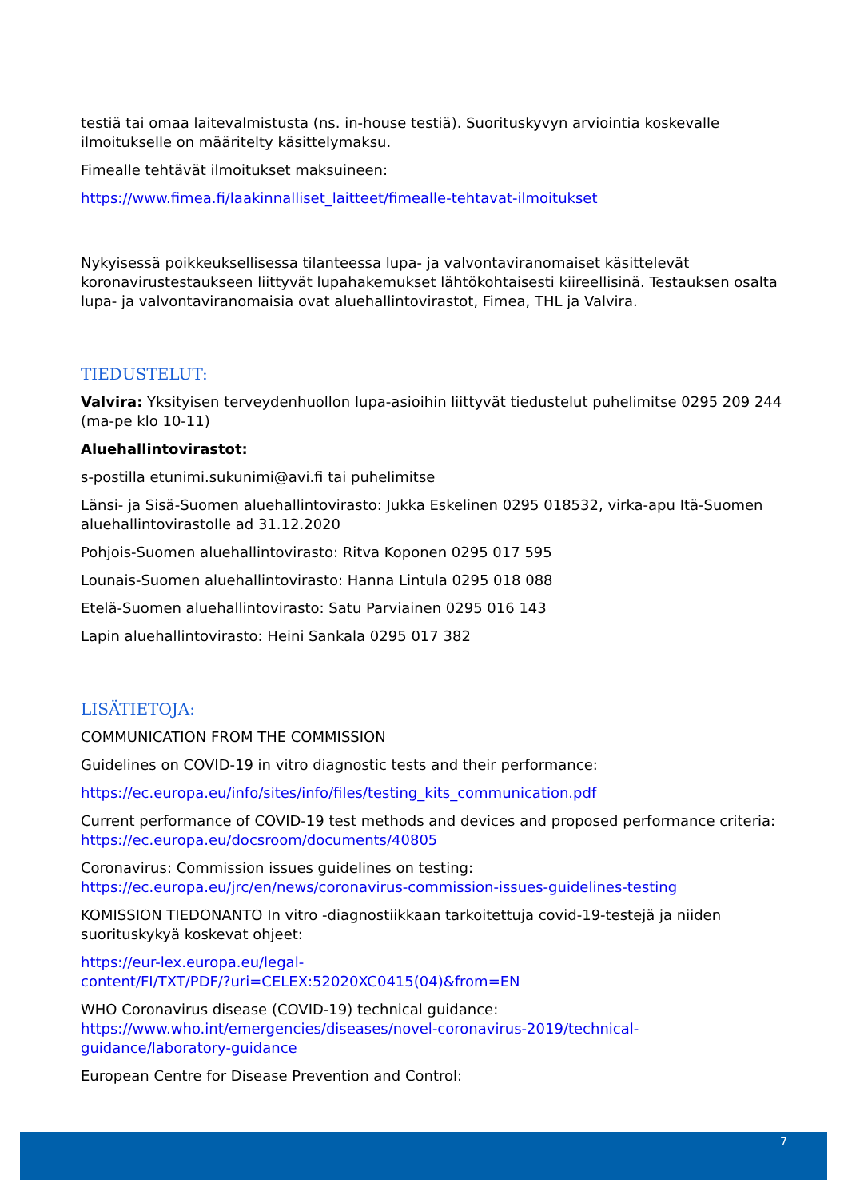testiä tai omaa laitevalmistusta (ns. in-house testiä). Suorituskyvyn arviointia koskevalle ilmoitukselle on määritelty käsittelymaksu.
Fimealle tehtävät ilmoitukset maksuineen:
https://www.fimea.fi/laakinnalliset_laitteet/fimealle-tehtavat-ilmoitukset
Nykyisessä poikkeuksellisessa tilanteessa lupa- ja valvontaviranomaiset käsittelevät koronavirustestaukseen liittyvät lupahakemukset lähtökohtaisesti kiireellisinä. Testauksen osalta lupa- ja valvontaviranomaisia ovat aluehallintovirastot, Fimea, THL ja Valvira.
TIEDUSTELUT:
Valvira: Yksityisen terveydenhuollon lupa-asioihin liittyvät tiedustelut puhelimitse 0295 209 244 (ma-pe klo 10-11)
Aluehallintovirastot:
s-postilla etunimi.sukunimi@avi.fi tai puhelimitse
Länsi- ja Sisä-Suomen aluehallintovirasto: Jukka Eskelinen 0295 018532, virka-apu Itä-Suomen aluehallintovirastolle ad 31.12.2020
Pohjois-Suomen aluehallintovirasto: Ritva Koponen 0295 017 595
Lounais-Suomen aluehallintovirasto: Hanna Lintula 0295 018 088
Etelä-Suomen aluehallintovirasto: Satu Parviainen 0295 016 143
Lapin aluehallintovirasto: Heini Sankala 0295 017 382
LISÄTIETOJA:
COMMUNICATION FROM THE COMMISSION
Guidelines on COVID-19 in vitro diagnostic tests and their performance:
https://ec.europa.eu/info/sites/info/files/testing_kits_communication.pdf
Current performance of COVID-19 test methods and devices and proposed performance criteria: https://ec.europa.eu/docsroom/documents/40805
Coronavirus: Commission issues guidelines on testing: https://ec.europa.eu/jrc/en/news/coronavirus-commission-issues-guidelines-testing
KOMISSION TIEDONANTO In vitro -diagnostiikkaan tarkoitettuja covid-19-testejä ja niiden suorituskykyä koskevat ohjeet:
https://eur-lex.europa.eu/legal-
content/FI/TXT/PDF/?uri=CELEX:52020XC0415(04)&from=EN
WHO Coronavirus disease (COVID-19) technical guidance: https://www.who.int/emergencies/diseases/novel-coronavirus-2019/technical-guidance/laboratory-guidance
European Centre for Disease Prevention and Control:
7